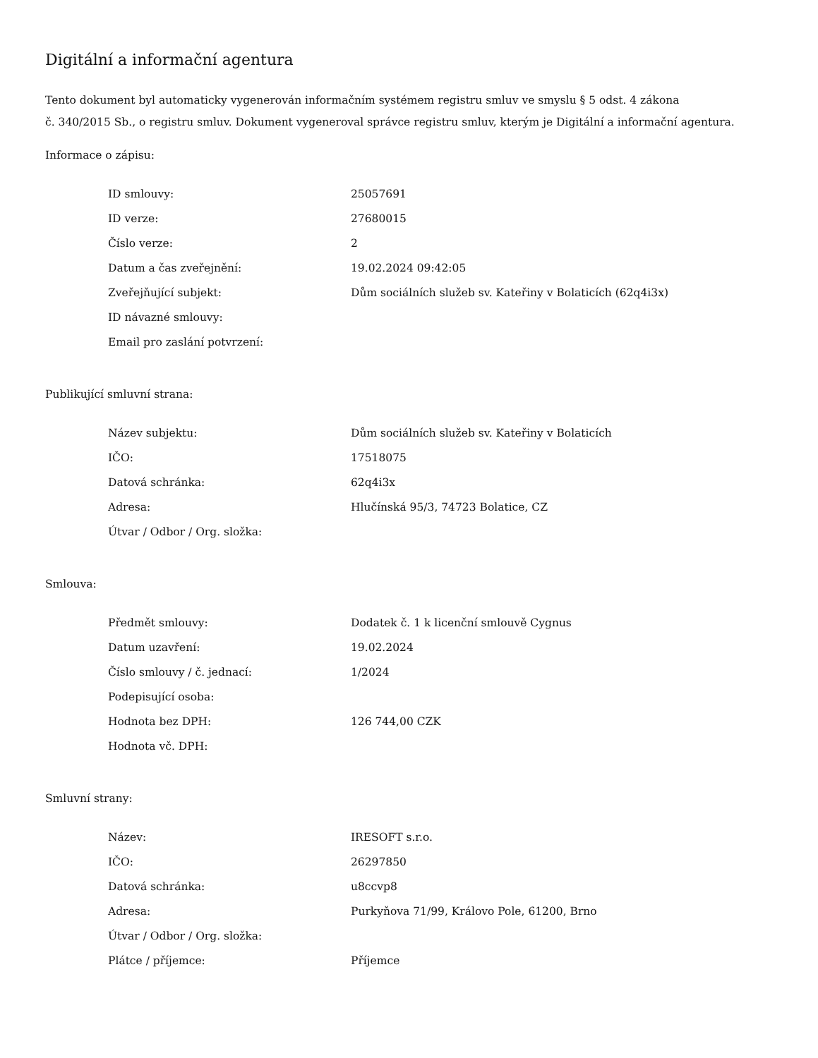Digitální a informační agentura
Tento dokument byl automaticky vygenerován informačním systémem registru smluv ve smyslu § 5 odst. 4 zákona
č. 340/2015 Sb., o registru smluv. Dokument vygeneroval správce registru smluv, kterým je Digitální a informační agentura.
Informace o zápisu:
| ID smlouvy: | 25057691 |
| ID verze: | 27680015 |
| Číslo verze: | 2 |
| Datum a čas zveřejnění: | 19.02.2024 09:42:05 |
| Zveřejňující subjekt: | Dům sociálních služeb sv. Kateřiny v Bolaticích (62q4i3x) |
| ID návazné smlouvy: | |
| Email pro zaslání potvrzení: | |
Publikující smluvní strana:
| Název subjektu: | Dům sociálních služeb sv. Kateřiny v Bolaticích |
| IČO: | 17518075 |
| Datová schránka: | 62q4i3x |
| Adresa: | Hlučínská 95/3, 74723 Bolatice, CZ |
| Útvar / Odbor / Org. složka: | |
Smlouva:
| Předmět smlouvy: | Dodatek č. 1 k licenční smlouvě Cygnus |
| Datum uzavření: | 19.02.2024 |
| Číslo smlouvy / č. jednací: | 1/2024 |
| Podepisující osoba: | |
| Hodnota bez DPH: | 126 744,00 CZK |
| Hodnota vč. DPH: | |
Smluvní strany:
| Název: | IRESOFT s.r.o. |
| IČO: | 26297850 |
| Datová schránka: | u8ccvp8 |
| Adresa: | Purkyňova 71/99, Královo Pole, 61200, Brno |
| Útvar / Odbor / Org. složka: | |
| Plátce / příjemce: | Příjemce |